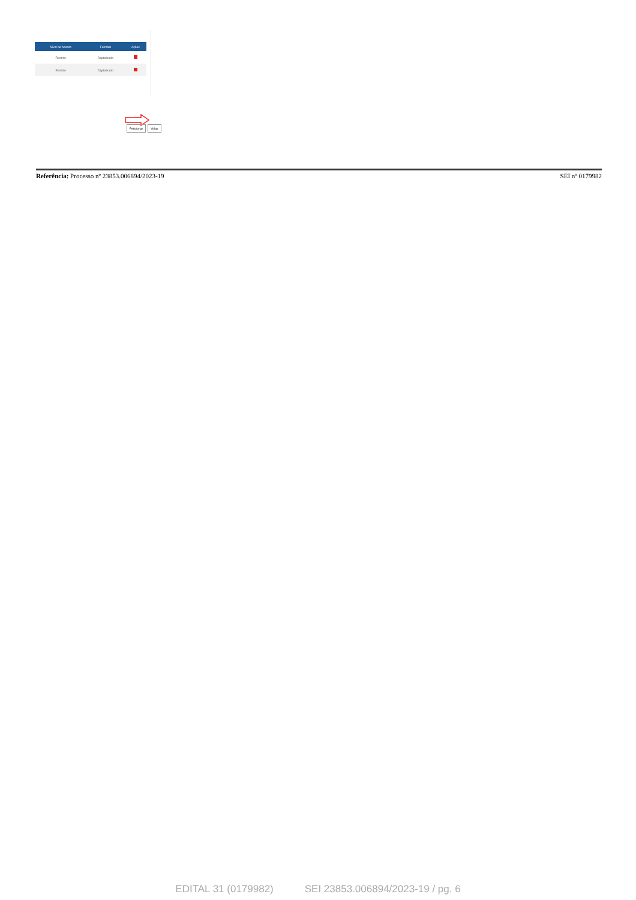| Nível de Acesso | Formato | Ações |
| --- | --- | --- |
| Restrito | Digitalizado | |
| Restrito | Digitalizado | |
Peticionar Voltar
Referência: Processo nº 23853.006894/2023-19
SEI nº 0179982
EDITAL 31 (0179982) SEI 23853.006894/2023-19 / pg. 6